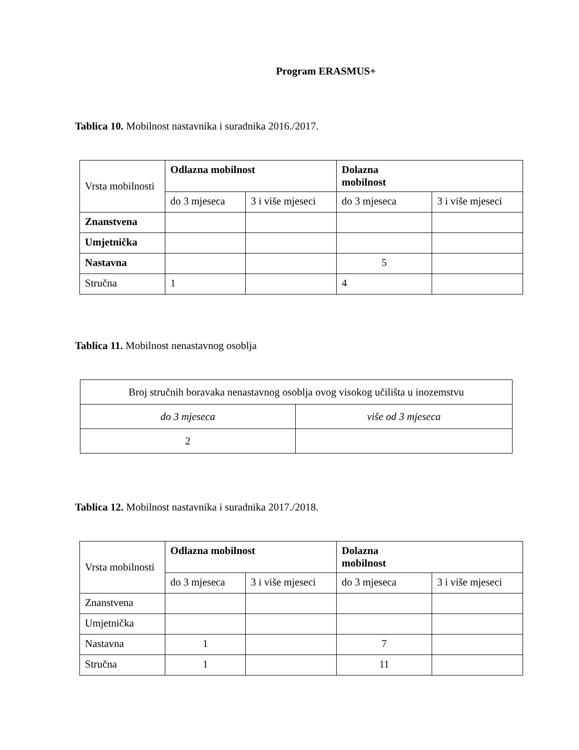Program ERASMUS+
Tablica 10. Mobilnost nastavnika i suradnika 2016./2017.
| Vrsta mobilnosti | Odlazna mobilnost | | Dolazna mobilnost | |
| | do 3 mjeseca | 3 i više mjeseci | do 3 mjeseca | 3 i više mjeseci |
| Znanstvena | | | | |
| Umjetnička | | | | |
| Nastavna | | | 5 | |
| Stručna | 1 | | 4 | |
Tablica 11. Mobilnost nenastavnog osoblja
| Broj stručnih boravaka nenastavnog osoblja ovog visokog učilišta u inozemstvu | |
| do 3 mjeseca | više od 3 mjeseca |
| 2 | |
Tablica 12. Mobilnost nastavnika i suradnika 2017./2018.
| Vrsta mobilnosti | Odlazna mobilnost | | Dolazna mobilnost | |
| | do 3 mjeseca | 3 i više mjeseci | do 3 mjeseca | 3 i više mjeseci |
| Znanstvena | | | | |
| Umjetnička | | | | |
| Nastavna | 1 | | 7 | |
| Stručna | 1 | | 11 | |